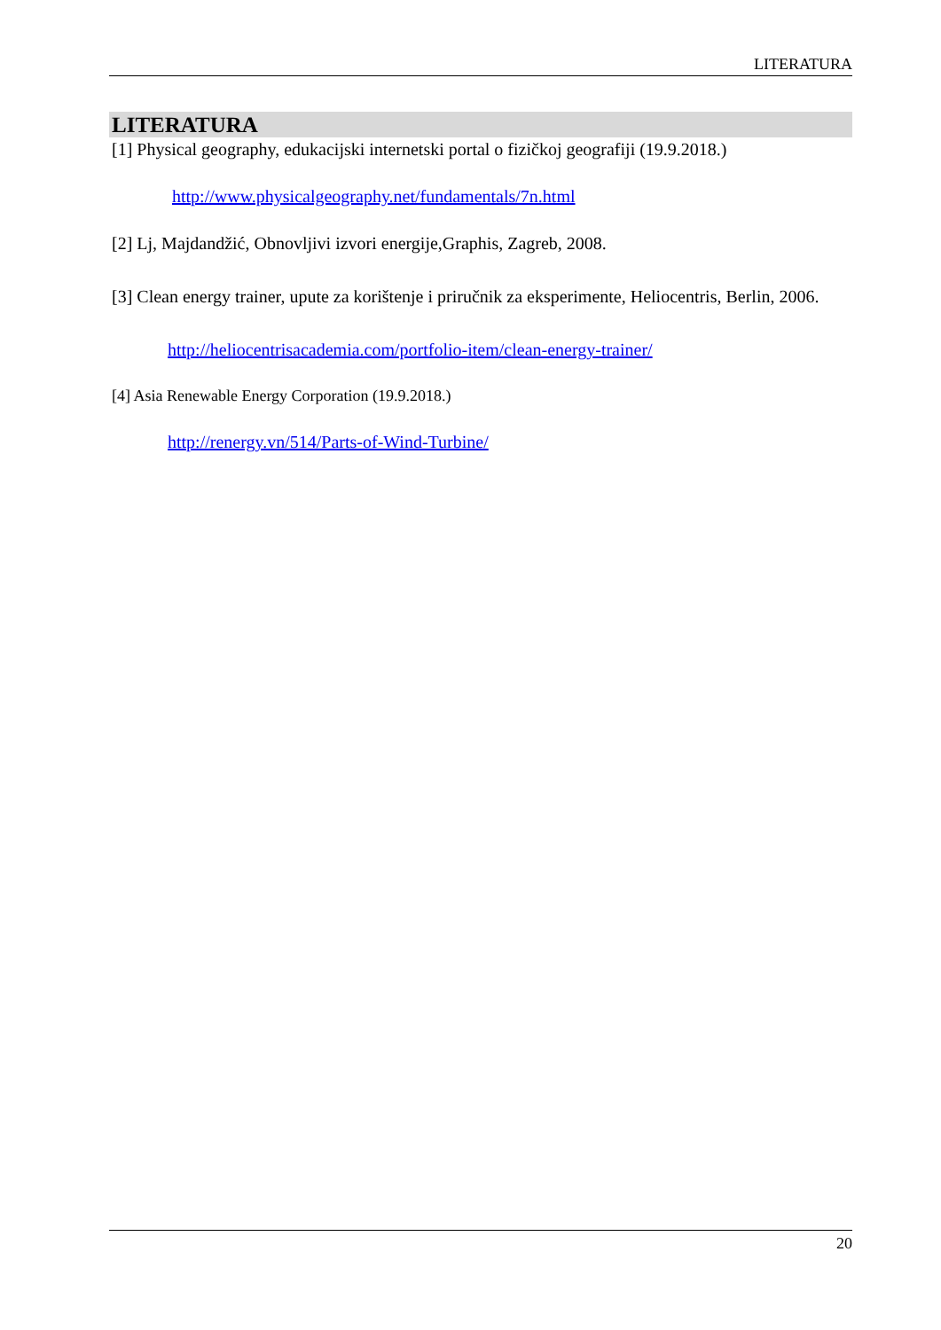LITERATURA
LITERATURA
[1] Physical geography, edukacijski internetski portal o fizičkoj geografiji (19.9.2018.)
http://www.physicalgeography.net/fundamentals/7n.html
[2] Lj, Majdandžić, Obnovljivi izvori energije,Graphis, Zagreb, 2008.
[3] Clean energy trainer, upute za korištenje i priručnik za eksperimente, Heliocentris, Berlin, 2006.
http://heliocentrisacademia.com/portfolio-item/clean-energy-trainer/
[4] Asia Renewable Energy Corporation (19.9.2018.)
http://renergy.vn/514/Parts-of-Wind-Turbine/
20